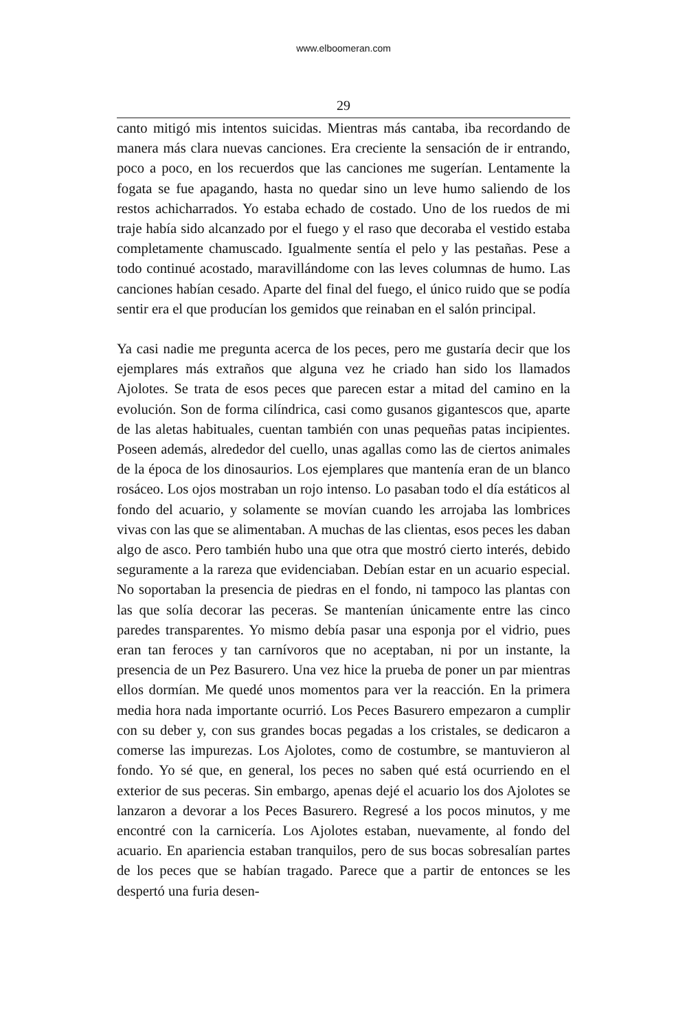www.elboomeran.com
29
canto mitigó mis intentos suicidas. Mientras más cantaba, iba recordando de manera más clara nuevas canciones. Era creciente la sensación de ir entrando, poco a poco, en los recuerdos que las canciones me sugerían. Lentamente la fogata se fue apagando, hasta no quedar sino un leve humo saliendo de los restos achicharrados. Yo estaba echado de costado. Uno de los ruedos de mi traje había sido alcanzado por el fuego y el raso que decoraba el vestido estaba completamente chamuscado. Igualmente sentía el pelo y las pestañas. Pese a todo continué acostado, maravillándome con las leves columnas de humo. Las canciones habían cesado. Aparte del final del fuego, el único ruido que se podía sentir era el que producían los gemidos que reinaban en el salón principal.
Ya casi nadie me pregunta acerca de los peces, pero me gustaría decir que los ejemplares más extraños que alguna vez he criado han sido los llamados Ajolotes. Se trata de esos peces que parecen estar a mitad del camino en la evolución. Son de forma cilíndrica, casi como gusanos gigantescos que, aparte de las aletas habituales, cuentan también con unas pequeñas patas incipientes. Poseen además, alrededor del cuello, unas agallas como las de ciertos animales de la época de los dinosaurios. Los ejemplares que mantenía eran de un blanco rosáceo. Los ojos mostraban un rojo intenso. Lo pasaban todo el día estáticos al fondo del acuario, y solamente se movían cuando les arrojaba las lombrices vivas con las que se alimentaban. A muchas de las clientas, esos peces les daban algo de asco. Pero también hubo una que otra que mostró cierto interés, debido seguramente a la rareza que evidenciaban. Debían estar en un acuario especial. No soportaban la presencia de piedras en el fondo, ni tampoco las plantas con las que solía decorar las peceras. Se mantenían únicamente entre las cinco paredes transparentes. Yo mismo debía pasar una esponja por el vidrio, pues eran tan feroces y tan carnívoros que no aceptaban, ni por un instante, la presencia de un Pez Basurero. Una vez hice la prueba de poner un par mientras ellos dormían. Me quedé unos momentos para ver la reacción. En la primera media hora nada importante ocurrió. Los Peces Basurero empezaron a cumplir con su deber y, con sus grandes bocas pegadas a los cristales, se dedicaron a comerse las impurezas. Los Ajolotes, como de costumbre, se mantuvieron al fondo. Yo sé que, en general, los peces no saben qué está ocurriendo en el exterior de sus peceras. Sin embargo, apenas dejé el acuario los dos Ajolotes se lanzaron a devorar a los Peces Basurero. Regresé a los pocos minutos, y me encontré con la carnicería. Los Ajolotes estaban, nuevamente, al fondo del acuario. En apariencia estaban tranquilos, pero de sus bocas sobresalían partes de los peces que se habían tragado. Parece que a partir de entonces se les despertó una furia desen-